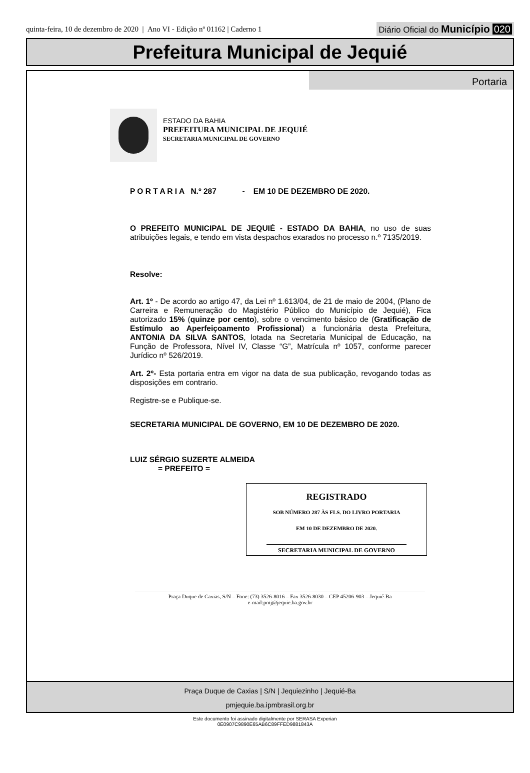quinta-feira, 10 de dezembro de 2020 | Ano VI - Edição nº 01162 | Caderno 1
Diário Oficial do Município 020
Prefeitura Municipal de Jequié
Portaria
ESTADO DA BAHIA
PREFEITURA MUNICIPAL DE JEQUIÉ
SECRETARIA MUNICIPAL DE GOVERNO
P O R T A R I A N.º 287 - EM 10 DE DEZEMBRO DE 2020.
O PREFEITO MUNICIPAL DE JEQUIÉ - ESTADO DA BAHIA, no uso de suas atribuições legais, e tendo em vista despachos exarados no processo n.º 7135/2019.
Resolve:
Art. 1º - De acordo ao artigo 47, da Lei nº 1.613/04, de 21 de maio de 2004, (Plano de Carreira e Remuneração do Magistério Público do Município de Jequié), Fica autorizado 15% (quinze por cento), sobre o vencimento básico de (Gratificação de Estímulo ao Aperfeiçoamento Profissional) a funcionária desta Prefeitura, ANTONIA DA SILVA SANTOS, lotada na Secretaria Municipal de Educação, na Função de Professora, Nível IV, Classe “G”, Matrícula nº 1057, conforme parecer Jurídico nº 526/2019.
Art. 2º- Esta portaria entra em vigor na data de sua publicação, revogando todas as disposições em contrario.
Registre-se e Publique-se.
SECRETARIA MUNICIPAL DE GOVERNO, EM 10 DE DEZEMBRO DE 2020.
LUIZ SÉRGIO SUZERTE ALMEIDA
= PREFEITO =
REGISTRADO
SOB NÚMERO 287 ÀS FLS. DO LIVRO PORTARIA
EM 10 DE DEZEMBRO DE 2020.
SECRETARIA MUNICIPAL DE GOVERNO
Praça Duque de Caxias, S/N – Fone: (73) 3526-8016 – Fax 3526-8030 – CEP 45206-903 – Jequié-Ba
e-mail:pmj@jequie.ba.gov.br
Praça Duque de Caxias | S/N | Jequiezinho | Jequié-Ba
pmjequie.ba.ipmbrasil.org.br
Este documento foi assinado digitalmente por SERASA Experian
0E0907C9890E65AB6C89FFED9881843A